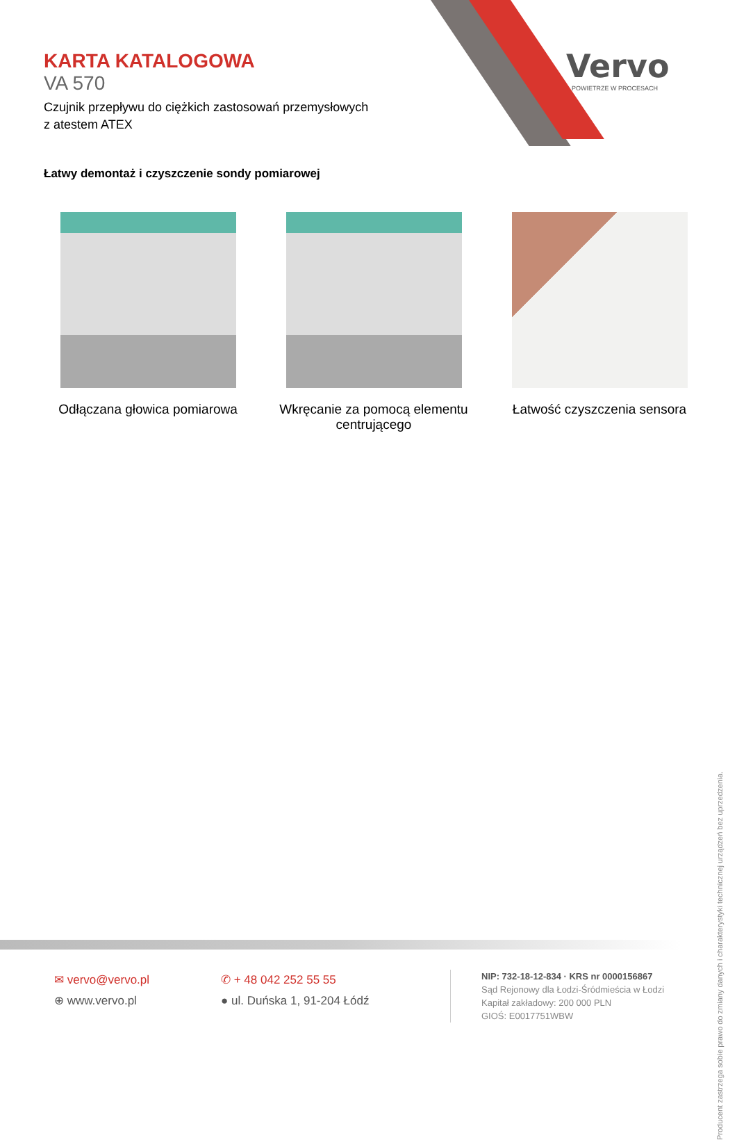KARTA KATALOGOWA
VA 570
Czujnik przepływu do ciężkich zastosowań przemysłowych
z atestem ATEX
Vervo
POWIETRZE W PROCESACH
Łatwy demontaż i czyszczenie sondy pomiarowej
Odłączana głowica pomiarowa
Wkręcanie za pomocą elementu centrującego
Łatwość czyszczenia sensora
Producent zastrzega sobie prawo do zmiany danych i charakterystyki technicznej urządzeń bez uprzedzenia.
✉ vervo@vervo.pl
⊕ www.vervo.pl
✆ + 48 042 252 55 55
● ul. Duńska 1, 91-204 Łódź
NIP: 732-18-12-834 · KRS nr 0000156867
Sąd Rejonowy dla Łodzi-Śródmieścia w Łodzi
Kapitał zakładowy: 200 000 PLN
GIOŚ: E0017751WBW